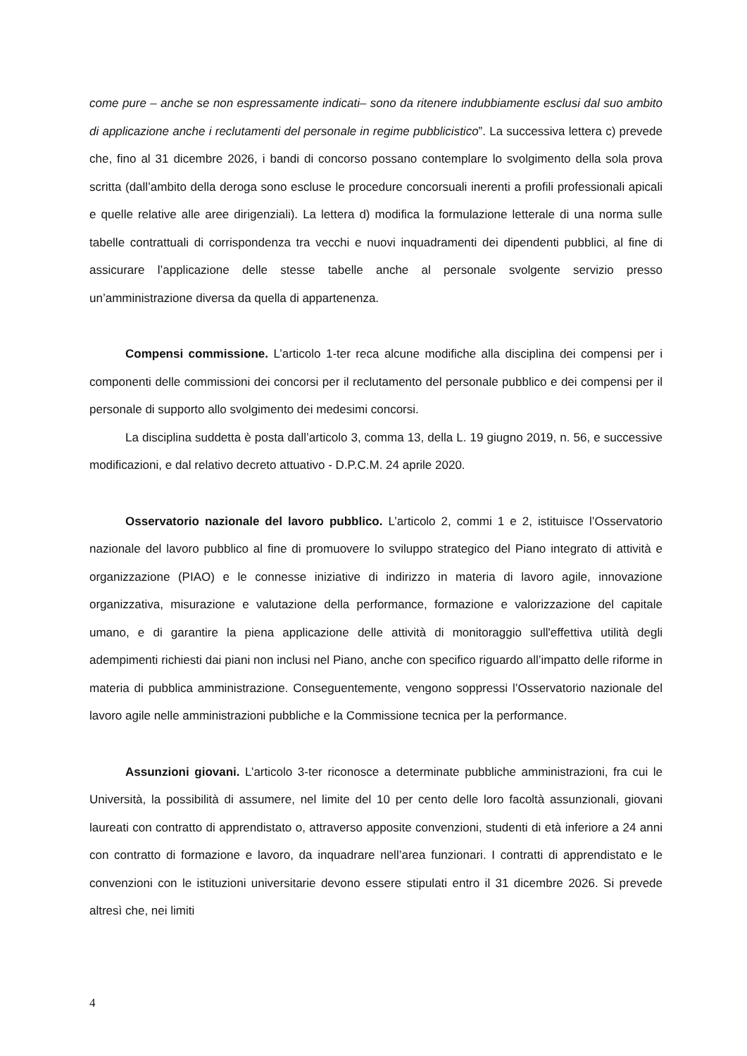come pure – anche se non espressamente indicati– sono da ritenere indubbiamente esclusi dal suo ambito di applicazione anche i reclutamenti del personale in regime pubblicistico”. La successiva lettera c) prevede che, fino al 31 dicembre 2026, i bandi di concorso possano contemplare lo svolgimento della sola prova scritta (dall’ambito della deroga sono escluse le procedure concorsuali inerenti a profili professionali apicali e quelle relative alle aree dirigenziali). La lettera d) modifica la formulazione letterale di una norma sulle tabelle contrattuali di corrispondenza tra vecchi e nuovi inquadramenti dei dipendenti pubblici, al fine di assicurare l’applicazione delle stesse tabelle anche al personale svolgente servizio presso un’amministrazione diversa da quella di appartenenza.
Compensi commissione. L’articolo 1-ter reca alcune modifiche alla disciplina dei compensi per i componenti delle commissioni dei concorsi per il reclutamento del personale pubblico e dei compensi per il personale di supporto allo svolgimento dei medesimi concorsi.
La disciplina suddetta è posta dall’articolo 3, comma 13, della L. 19 giugno 2019, n. 56, e successive modificazioni, e dal relativo decreto attuativo - D.P.C.M. 24 aprile 2020.
Osservatorio nazionale del lavoro pubblico. L’articolo 2, commi 1 e 2, istituisce l’Osservatorio nazionale del lavoro pubblico al fine di promuovere lo sviluppo strategico del Piano integrato di attività e organizzazione (PIAO) e le connesse iniziative di indirizzo in materia di lavoro agile, innovazione organizzativa, misurazione e valutazione della performance, formazione e valorizzazione del capitale umano, e di garantire la piena applicazione delle attività di monitoraggio sull'effettiva utilità degli adempimenti richiesti dai piani non inclusi nel Piano, anche con specifico riguardo all’impatto delle riforme in materia di pubblica amministrazione. Conseguentemente, vengono soppressi l’Osservatorio nazionale del lavoro agile nelle amministrazioni pubbliche e la Commissione tecnica per la performance.
Assunzioni giovani. L’articolo 3-ter riconosce a determinate pubbliche amministrazioni, fra cui le Università, la possibilità di assumere, nel limite del 10 per cento delle loro facoltà assunzionali, giovani laureati con contratto di apprendistato o, attraverso apposite convenzioni, studenti di età inferiore a 24 anni con contratto di formazione e lavoro, da inquadrare nell’area funzionari. I contratti di apprendistato e le convenzioni con le istituzioni universitarie devono essere stipulati entro il 31 dicembre 2026. Si prevede altresì che, nei limiti
4